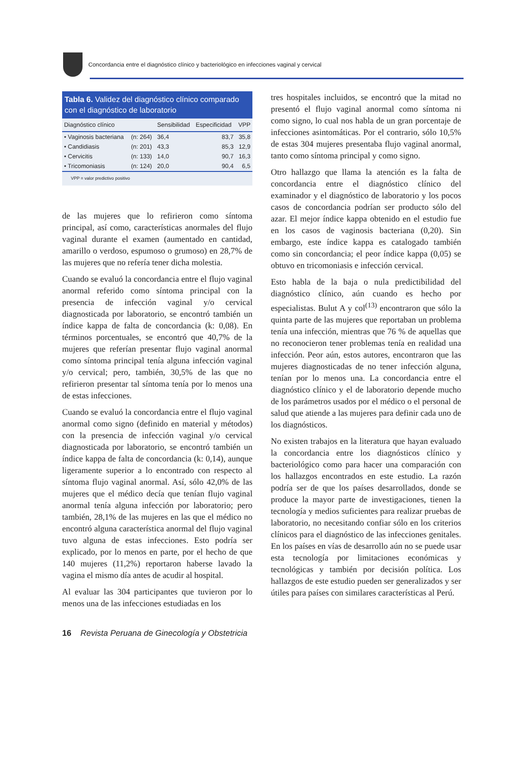Concordancia entre el diagnóstico clínico y bacteriológico en infecciones vaginal y cervical
Tabla 6. Validez del diagnóstico clínico comparado con el diagnóstico de laboratorio
| Diagnóstico clínico | | Sensibilidad | Especificidad | VPP |
| --- | --- | --- | --- | --- |
| • Vaginosis bacteriana | (n: 264) | 36,4 | 83,7 | 35,8 |
| • Candidiasis | (n: 201) | 43,3 | 85,3 | 12,9 |
| • Cervicitis | (n: 133) | 14,0 | 90,7 | 16,3 |
| • Tricomoniasis | (n: 124) | 20,0 | 90,4 | 6,5 |
VPP = valor predictivo positivo
de las mujeres que lo refirieron como síntoma principal, así como, características anormales del flujo vaginal durante el examen (aumentado en cantidad, amarillo o verdoso, espumoso o grumoso) en 28,7% de las mujeres que no refería tener dicha molestia.
Cuando se evaluó la concordancia entre el flujo vaginal anormal referido como síntoma principal con la presencia de infección vaginal y/o cervical diagnosticada por laboratorio, se encontró también un índice kappa de falta de concordancia (k: 0,08). En términos porcentuales, se encontró que 40,7% de la mujeres que referían presentar flujo vaginal anormal como síntoma principal tenía alguna infección vaginal y/o cervical; pero, también, 30,5% de las que no refirieron presentar tal síntoma tenía por lo menos una de estas infecciones.
Cuando se evaluó la concordancia entre el flujo vaginal anormal como signo (definido en material y métodos) con la presencia de infección vaginal y/o cervical diagnosticada por laboratorio, se encontró también un índice kappa de falta de concordancia (k: 0,14), aunque ligeramente superior a lo encontrado con respecto al síntoma flujo vaginal anormal. Así, sólo 42,0% de las mujeres que el médico decía que tenían flujo vaginal anormal tenía alguna infección por laboratorio; pero también, 28,1% de las mujeres en las que el médico no encontró alguna característica anormal del flujo vaginal tuvo alguna de estas infecciones. Esto podría ser explicado, por lo menos en parte, por el hecho de que 140 mujeres (11,2%) reportaron haberse lavado la vagina el mismo día antes de acudir al hospital.
Al evaluar las 304 participantes que tuvieron por lo menos una de las infecciones estudiadas en los
tres hospitales incluidos, se encontró que la mitad no presentó el flujo vaginal anormal como síntoma ni como signo, lo cual nos habla de un gran porcentaje de infecciones asintomáticas. Por el contrario, sólo 10,5% de estas 304 mujeres presentaba flujo vaginal anormal, tanto como síntoma principal y como signo.
Otro hallazgo que llama la atención es la falta de concordancia entre el diagnóstico clínico del examinador y el diagnóstico de laboratorio y los pocos casos de concordancia podrían ser producto sólo del azar. El mejor índice kappa obtenido en el estudio fue en los casos de vaginosis bacteriana (0,20). Sin embargo, este índice kappa es catalogado también como sin concordancia; el peor índice kappa (0,05) se obtuvo en tricomoniasis e infección cervical.
Esto habla de la baja o nula predictibilidad del diagnóstico clínico, aún cuando es hecho por especialistas. Bulut A y col<sup>(13)</sup> encontraron que sólo la quinta parte de las mujeres que reportaban un problema tenía una infección, mientras que 76 % de aquellas que no reconocieron tener problemas tenía en realidad una infección. Peor aún, estos autores, encontraron que las mujeres diagnosticadas de no tener infección alguna, tenían por lo menos una. La concordancia entre el diagnóstico clínico y el de laboratorio depende mucho de los parámetros usados por el médico o el personal de salud que atiende a las mujeres para definir cada uno de los diagnósticos.
No existen trabajos en la literatura que hayan evaluado la concordancia entre los diagnósticos clínico y bacteriológico como para hacer una comparación con los hallazgos encontrados en este estudio. La razón podría ser de que los países desarrollados, donde se produce la mayor parte de investigaciones, tienen la tecnología y medios suficientes para realizar pruebas de laboratorio, no necesitando confiar sólo en los criterios clínicos para el diagnóstico de las infecciones genitales. En los países en vías de desarrollo aún no se puede usar esta tecnología por limitaciones económicas y tecnológicas y también por decisión política. Los hallazgos de este estudio pueden ser generalizados y ser útiles para países con similares características al Perú.
16 Revista Peruana de Ginecología y Obstetricia